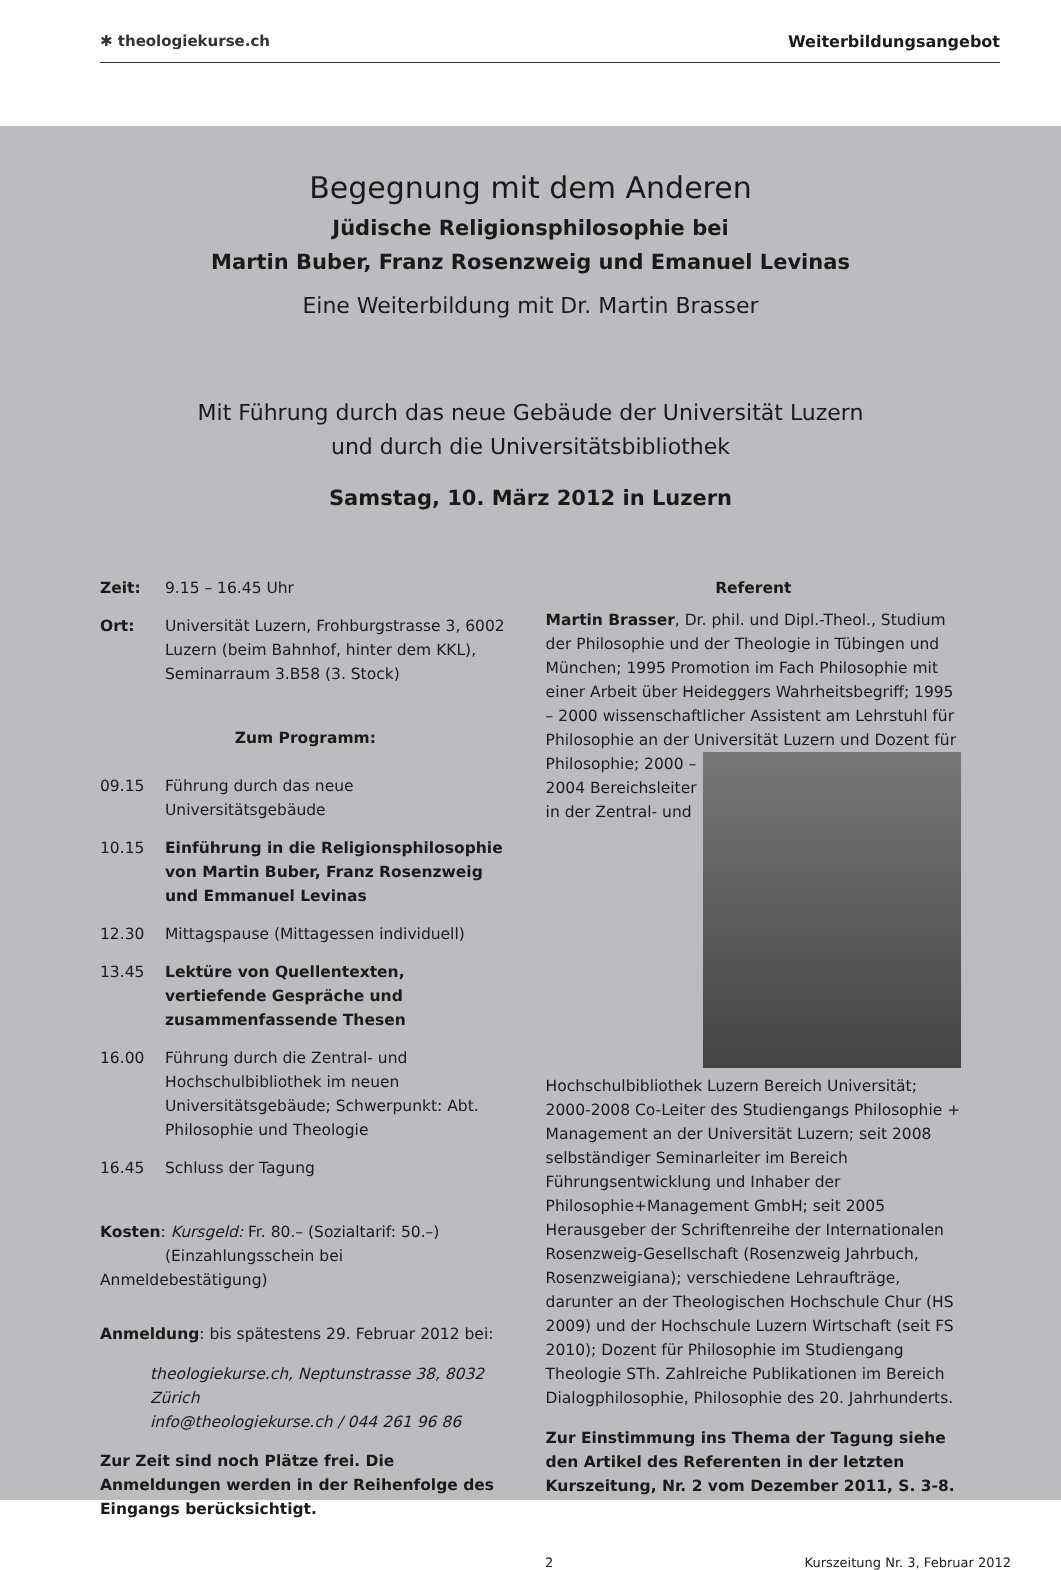✱ theologiekurse.ch Weiterbildungsangebot
Begegnung mit dem Anderen
Jüdische Religionsphilosophie bei
Martin Buber, Franz Rosenzweig und Emanuel Levinas
Eine Weiterbildung mit Dr. Martin Brasser
Mit Führung durch das neue Gebäude der Universität Luzern
und durch die Universitätsbibliothek
Samstag, 10. März 2012 in Luzern
Zeit: 9.15 – 16.45 Uhr
Ort: Universität Luzern, Frohburgstrasse 3, 6002 Luzern (beim Bahnhof, hinter dem KKL), Seminarraum 3.B58 (3. Stock)
Zum Programm:
09.15 Führung durch das neue Universitätsgebäude
10.15 Einführung in die Religionsphilosophie von Martin Buber, Franz Rosenzweig und Emmanuel Levinas
12.30 Mittagspause (Mittagessen individuell)
13.45 Lektüre von Quellentexten, vertiefende Gespräche und zusammenfassende Thesen
16.00 Führung durch die Zentral- und Hochschulbibliothek im neuen Universitätsgebäude; Schwerpunkt: Abt. Philosophie und Theologie
16.45 Schluss der Tagung
Kosten: Kursgeld: Fr. 80.– (Sozialtarif: 50.–)
(Einzahlungsschein bei Anmeldebestätigung)
Anmeldung: bis spätestens 29. Februar 2012 bei:
theologiekurse.ch, Neptunstrasse 38, 8032 Zürich
info@theologiekurse.ch / 044 261 96 86
Zur Zeit sind noch Plätze frei. Die Anmeldungen werden in der Reihenfolge des Eingangs berücksichtigt.
Referent
Martin Brasser, Dr. phil. und Dipl.-Theol., Studium der Philosophie und der Theologie in Tübingen und München; 1995 Promotion im Fach Philosophie mit einer Arbeit über Heideggers Wahrheitsbegriff; 1995 – 2000 wissenschaftlicher Assistent am Lehrstuhl für Philosophie an der Universität Luzern und Dozent für Philosophie; 2000 – 2004 Bereichsleiter in der Zentral- und Hochschulbibliothek Luzern Bereich Universität; 2000-2008 Co-Leiter des Studiengangs Philosophie + Management an der Universität Luzern; seit 2008 selbständiger Seminarleiter im Bereich Führungsentwicklung und Inhaber der Philosophie+Management GmbH; seit 2005 Herausgeber der Schriftenreihe der Internationalen Rosenzweig-Gesellschaft (Rosenzweig Jahrbuch, Rosenzweigiana); verschiedene Lehraufträge, darunter an der Theologischen Hochschule Chur (HS 2009) und der Hochschule Luzern Wirtschaft (seit FS 2010); Dozent für Philosophie im Studiengang Theologie STh. Zahlreiche Publikationen im Bereich Dialogphilosophie, Philosophie des 20. Jahrhunderts.
Zur Einstimmung ins Thema der Tagung siehe den Artikel des Referenten in der letzten Kurszeitung, Nr. 2 vom Dezember 2011, S. 3-8.
2 Kurszeitung Nr. 3, Februar 2012